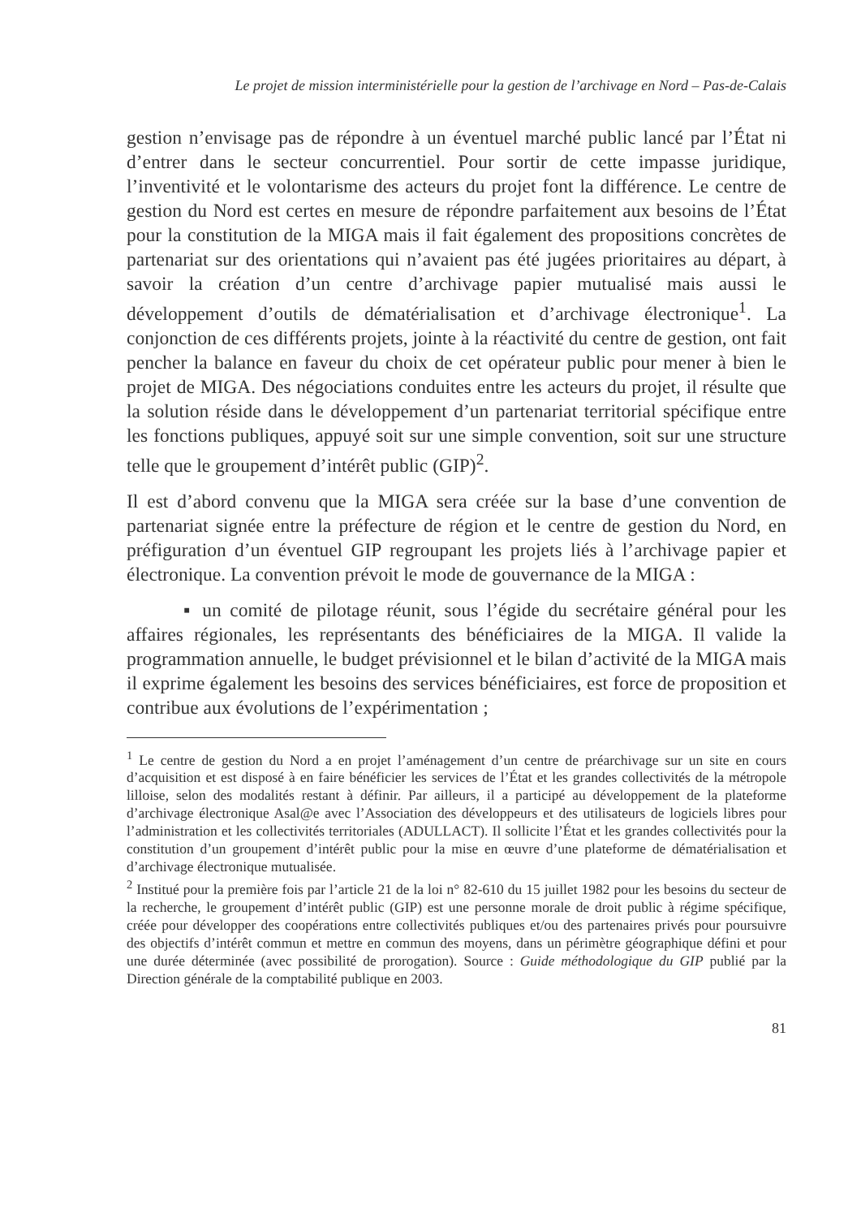Le projet de mission interministérielle pour la gestion de l’archivage en Nord – Pas-de-Calais
gestion n’envisage pas de répondre à un éventuel marché public lancé par l’État ni d’entrer dans le secteur concurrentiel. Pour sortir de cette impasse juridique, l’inventivité et le volontarisme des acteurs du projet font la différence. Le centre de gestion du Nord est certes en mesure de répondre parfaitement aux besoins de l’État pour la constitution de la MIGA mais il fait également des propositions concrètes de partenariat sur des orientations qui n’avaient pas été jugées prioritaires au départ, à savoir la création d’un centre d’archivage papier mutualisé mais aussi le développement d’outils de dématérialisation et d’archivage électronique<sup>1</sup>. La conjonction de ces différents projets, jointe à la réactivité du centre de gestion, ont fait pencher la balance en faveur du choix de cet opérateur public pour mener à bien le projet de MIGA. Des négociations conduites entre les acteurs du projet, il résulte que la solution réside dans le développement d’un partenariat territorial spécifique entre les fonctions publiques, appuyé soit sur une simple convention, soit sur une structure telle que le groupement d’intérêt public (GIP)<sup>2</sup>.
Il est d’abord convenu que la MIGA sera créée sur la base d’une convention de partenariat signée entre la préfecture de région et le centre de gestion du Nord, en préfiguration d’un éventuel GIP regroupant les projets liés à l’archivage papier et électronique. La convention prévoit le mode de gouvernance de la MIGA :
▪ un comité de pilotage réunit, sous l’égide du secrétaire général pour les affaires régionales, les représentants des bénéficiaires de la MIGA. Il valide la programmation annuelle, le budget prévisionnel et le bilan d’activité de la MIGA mais il exprime également les besoins des services bénéficiaires, est force de proposition et contribue aux évolutions de l’expérimentation ;
<sup>1</sup> Le centre de gestion du Nord a en projet l’aménagement d’un centre de préarchivage sur un site en cours d’acquisition et est disposé à en faire bénéficier les services de l’État et les grandes collectivités de la métropole lilloise, selon des modalités restant à définir. Par ailleurs, il a participé au développement de la plateforme d’archivage électronique Asal@e avec l’Association des développeurs et des utilisateurs de logiciels libres pour l’administration et les collectivités territoriales (ADULLACT). Il sollicite l’État et les grandes collectivités pour la constitution d’un groupement d’intérêt public pour la mise en œuvre d’une plateforme de dématérialisation et d’archivage électronique mutualisée.
<sup>2</sup> Institué pour la première fois par l’article 21 de la loi n° 82-610 du 15 juillet 1982 pour les besoins du secteur de la recherche, le groupement d’intérêt public (GIP) est une personne morale de droit public à régime spécifique, créée pour développer des coopérations entre collectivités publiques et/ou des partenaires privés pour poursuivre des objectifs d’intérêt commun et mettre en commun des moyens, dans un périmètre géographique défini et pour une durée déterminée (avec possibilité de prorogation). Source : Guide méthodologique du GIP publié par la Direction générale de la comptabilité publique en 2003.
81